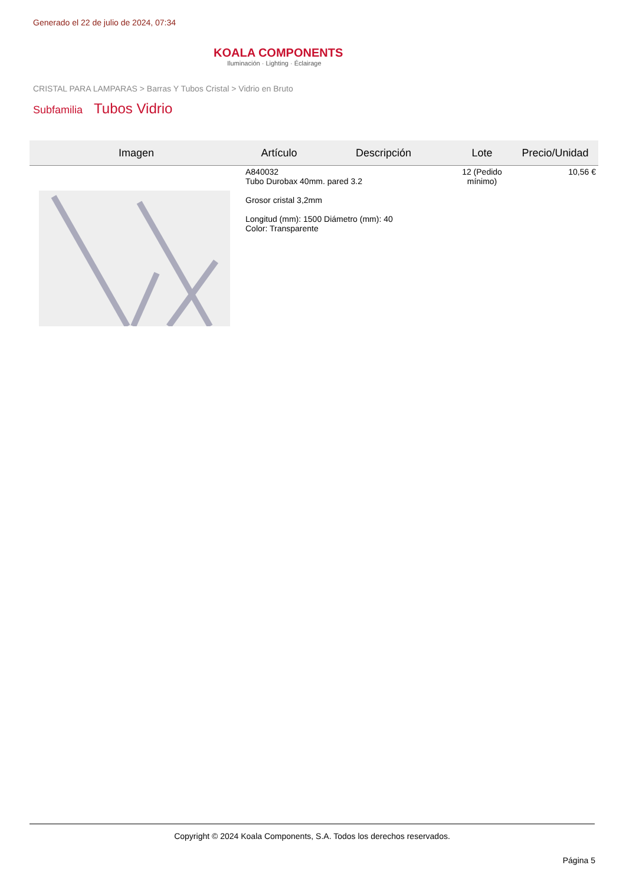Generado el 22 de julio de 2024, 07:34
KOALA COMPONENTS
Iluminación · Lighting · Éclairage
CRISTAL PARA LAMPARAS > Barras Y Tubos Cristal > Vidrio en Bruto
Subfamilia Tubos Vidrio
| Imagen | Artículo | Descripción | Lote | Precio/Unidad |
| --- | --- | --- | --- | --- |
| | A840032 Tubo Durobax 40mm. pared 3.2 Grosor cristal 3,2mm Longitud (mm): 1500 Diámetro (mm): 40 Color: Transparente | | 12 (Pedido mínimo) | 10,56 € |
Copyright © 2024 Koala Components, S.A. Todos los derechos reservados.
Página 5